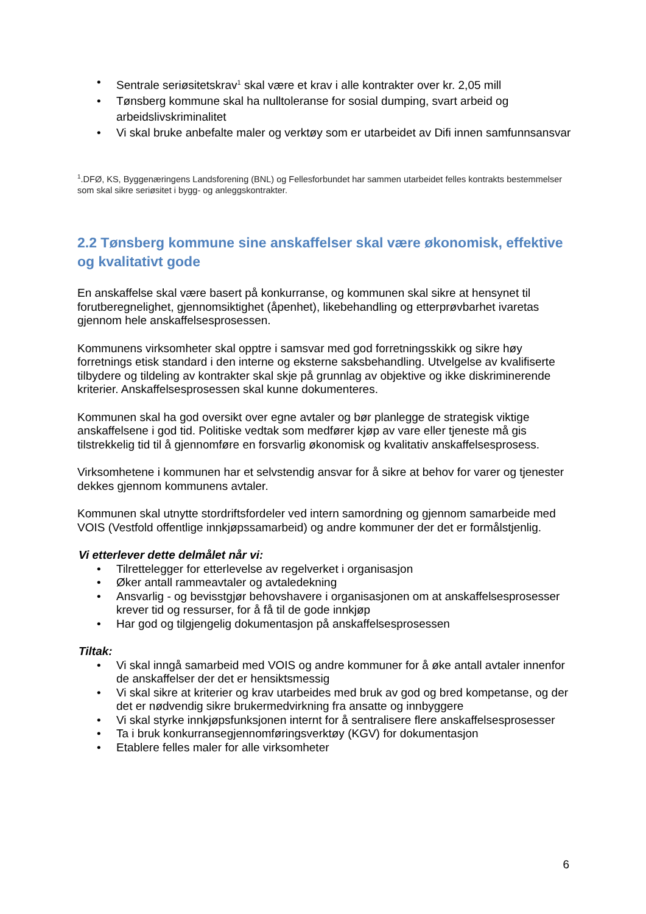• Sentrale seriøsitetskrav<sup>1</sup> skal være et krav i alle kontrakter over kr. 2,05 mill
• Tønsberg kommune skal ha nulltoleranse for sosial dumping, svart arbeid og arbeidslivskriminalitet
• Vi skal bruke anbefalte maler og verktøy som er utarbeidet av Difi innen samfunnsansvar
<sup>1</sup>.DFØ, KS, Byggenæringens Landsforening (BNL) og Fellesforbundet har sammen utarbeidet felles kontrakts bestemmelser som skal sikre seriøsitet i bygg- og anleggskontrakter.
2.2 Tønsberg kommune sine anskaffelser skal være økonomisk, effektive og kvalitativt gode
En anskaffelse skal være basert på konkurranse, og kommunen skal sikre at hensynet til forutberegnelighet, gjennomsiktighet (åpenhet), likebehandling og etterprøvbarhet ivaretas gjennom hele anskaffelsesprosessen.
Kommunens virksomheter skal opptre i samsvar med god forretningsskikk og sikre høy forretnings etisk standard i den interne og eksterne saksbehandling. Utvelgelse av kvalifiserte tilbydere og tildeling av kontrakter skal skje på grunnlag av objektive og ikke diskriminerende kriterier. Anskaffelsesprosessen skal kunne dokumenteres.
Kommunen skal ha god oversikt over egne avtaler og bør planlegge de strategisk viktige anskaffelsene i god tid. Politiske vedtak som medfører kjøp av vare eller tjeneste må gis tilstrekkelig tid til å gjennomføre en forsvarlig økonomisk og kvalitativ anskaffelsesprosess.
Virksomhetene i kommunen har et selvstendig ansvar for å sikre at behov for varer og tjenester dekkes gjennom kommunens avtaler.
Kommunen skal utnytte stordriftsfordeler ved intern samordning og gjennom samarbeide med VOIS (Vestfold offentlige innkjøpssamarbeid) og andre kommuner der det er formålstjenlig.
Vi etterlever dette delmålet når vi:
• Tilrettelegger for etterlevelse av regelverket i organisasjon
• Øker antall rammeavtaler og avtaledekning
• Ansvarlig - og bevisstgjør behovshavere i organisasjonen om at anskaffelsesprosesser krever tid og ressurser, for å få til de gode innkjøp
• Har god og tilgjengelig dokumentasjon på anskaffelsesprosessen
Tiltak:
• Vi skal inngå samarbeid med VOIS og andre kommuner for å øke antall avtaler innenfor de anskaffelser der det er hensiktsmessig
• Vi skal sikre at kriterier og krav utarbeides med bruk av god og bred kompetanse, og der det er nødvendig sikre brukermedvirkning fra ansatte og innbyggere
• Vi skal styrke innkjøpsfunksjonen internt for å sentralisere flere anskaffelsesprosesser
• Ta i bruk konkurransegjennomføringsverktøy (KGV) for dokumentasjon
• Etablere felles maler for alle virksomheter
6